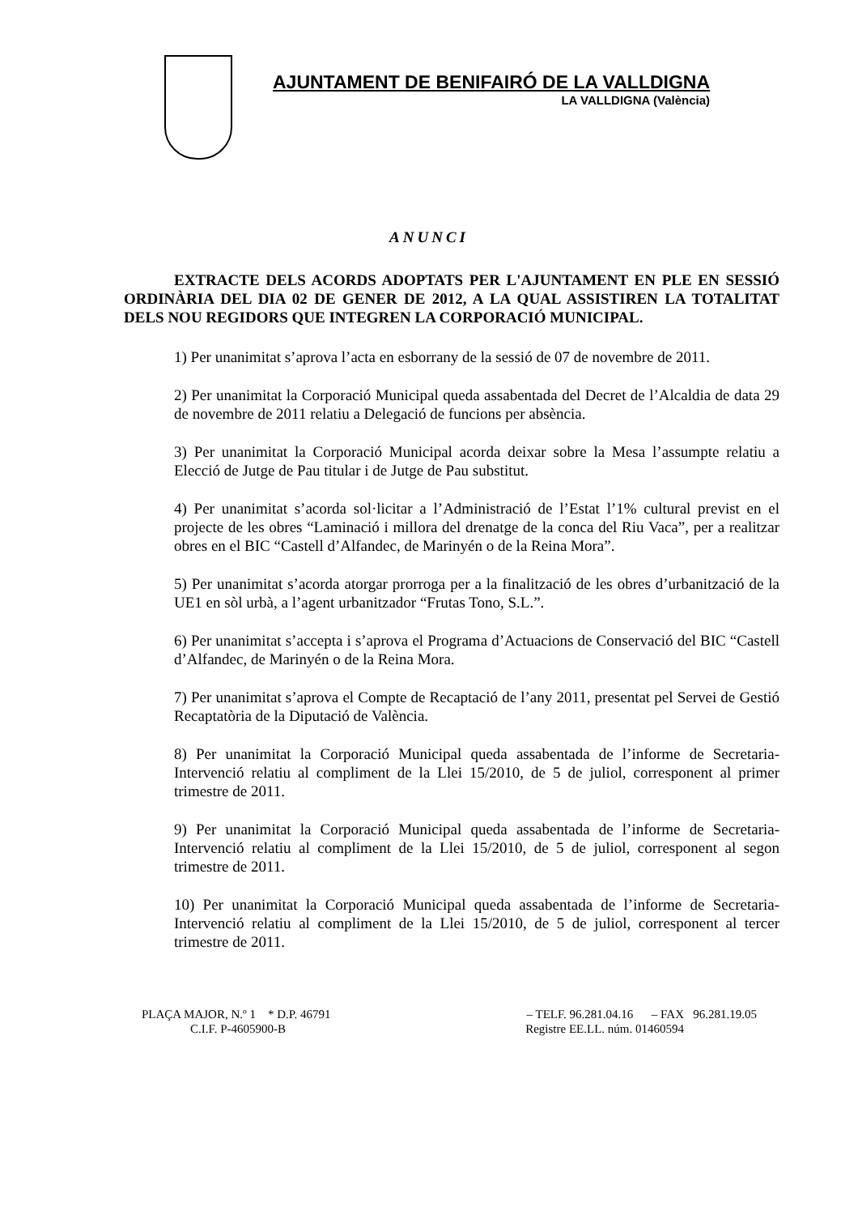AJUNTAMENT DE BENIFAIRÓ DE LA VALLDIGNA
LA VALLDIGNA (València)
ANUNCI
EXTRACTE DELS ACORDS ADOPTATS PER L'AJUNTAMENT EN PLE EN SESSIÓ ORDINÀRIA DEL DIA 02 DE GENER DE 2012, A LA QUAL ASSISTIREN LA TOTALITAT DELS NOU REGIDORS QUE INTEGREN LA CORPORACIÓ MUNICIPAL.
1) Per unanimitat s’aprova l’acta en esborrany de la sessió de 07 de novembre de 2011.
2) Per unanimitat la Corporació Municipal queda assabentada del Decret de l’Alcaldia de data 29 de novembre de 2011 relatiu a Delegació de funcions per absència.
3) Per unanimitat la Corporació Municipal acorda deixar sobre la Mesa l’assumpte relatiu a Elecció de Jutge de Pau titular i de Jutge de Pau substitut.
4) Per unanimitat s’acorda sol·licitar a l’Administració de l’Estat l’1% cultural previst en el projecte de les obres “Laminació i millora del drenatge de la conca del Riu Vaca”, per a realitzar obres en el BIC “Castell d’Alfandec, de Marinyén o de la Reina Mora”.
5) Per unanimitat s’acorda atorgar prorroga per a la finalització de les obres d’urbanització de la UE1 en sòl urbà, a l’agent urbanitzador “Frutas Tono, S.L.”.
6) Per unanimitat s’accepta i s’aprova el Programa d’Actuacions de Conservació del BIC “Castell d’Alfandec, de Marinyén o de la Reina Mora.
7) Per unanimitat s’aprova el Compte de Recaptació de l’any 2011, presentat pel Servei de Gestió Recaptatòria de la Diputació de València.
8) Per unanimitat la Corporació Municipal queda assabentada de l’informe de Secretaria-Intervenció relatiu al compliment de la Llei 15/2010, de 5 de juliol, corresponent al primer trimestre de 2011.
9) Per unanimitat la Corporació Municipal queda assabentada de l’informe de Secretaria-Intervenció relatiu al compliment de la Llei 15/2010, de 5 de juliol, corresponent al segon trimestre de 2011.
10) Per unanimitat la Corporació Municipal queda assabentada de l’informe de Secretaria-Intervenció relatiu al compliment de la Llei 15/2010, de 5 de juliol, corresponent al tercer trimestre de 2011.
PLAÇA MAJOR, N.º 1 * D.P. 46791 – TELF. 96.281.04.16 – FAX 96.281.19.05
C.I.F. P-4605900-B Registre EE.LL. núm. 01460594